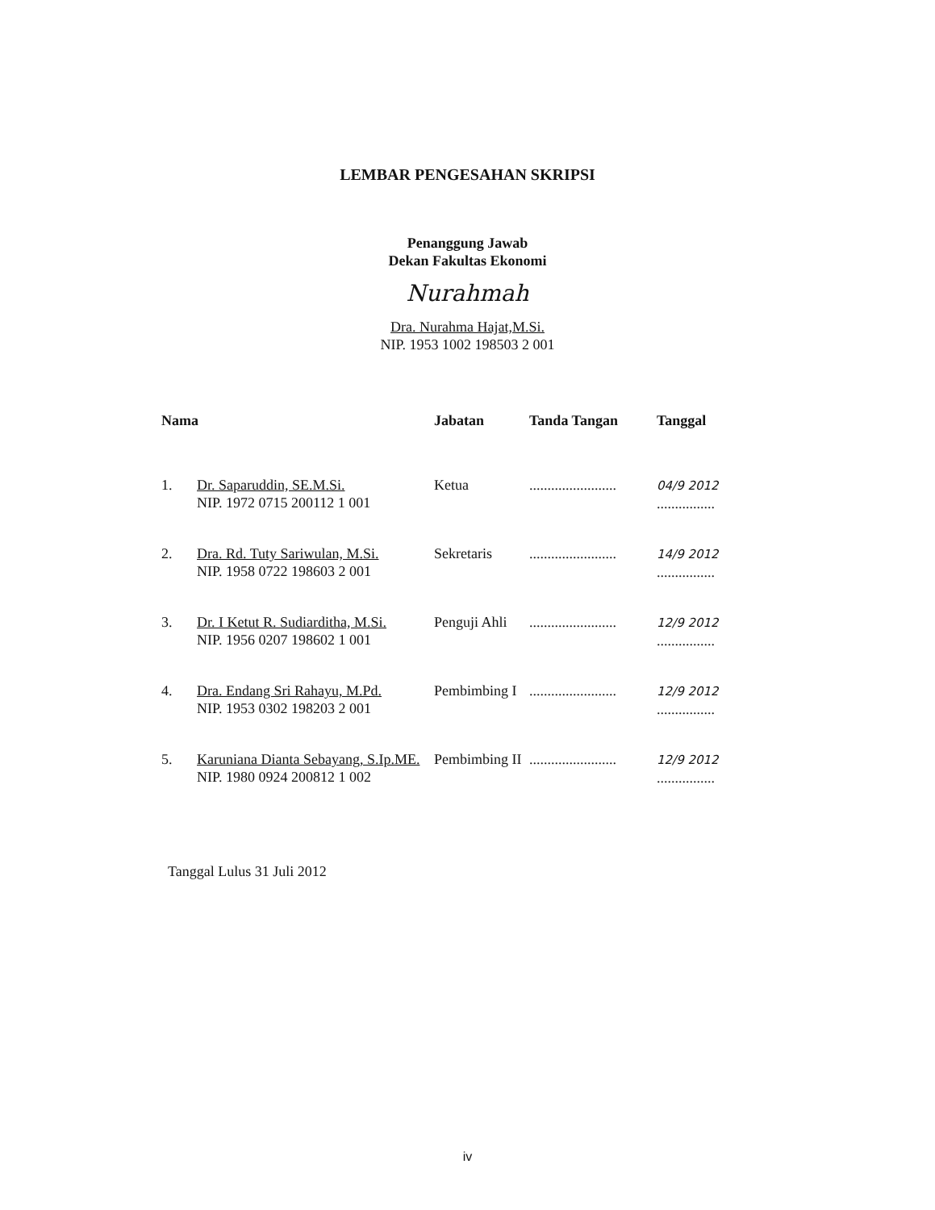LEMBAR PENGESAHAN SKRIPSI
Penanggung Jawab
Dekan Fakultas Ekonomi
Nurahmah
Dra. Nurahma Hajat,M.Si.
NIP. 1953 1002 198503 2 001
| Nama | | Jabatan | Tanda Tangan | Tanggal |
| --- | --- | --- | --- | --- |
| 1. | Dr. Saparuddin, SE.M.Si. NIP. 1972 0715 200112 1 001 | Ketua | ........................ | 04/9 2012 ................ |
| 2. | Dra. Rd. Tuty Sariwulan, M.Si. NIP. 1958 0722 198603 2 001 | Sekretaris | ........................ | 14/9 2012 ................ |
| 3. | Dr. I Ketut R. Sudiarditha, M.Si. NIP. 1956 0207 198602 1 001 | Penguji Ahli | ........................ | 12/9 2012 ................ |
| 4. | Dra. Endang Sri Rahayu, M.Pd. NIP. 1953 0302 198203 2 001 | Pembimbing I | ........................ | 12/9 2012 ................ |
| 5. | Karuniana Dianta Sebayang, S.Ip.ME. NIP. 1980 0924 200812 1 002 | Pembimbing II | ........................ | 12/9 2012 ................ |
Tanggal Lulus 31 Juli 2012
iv